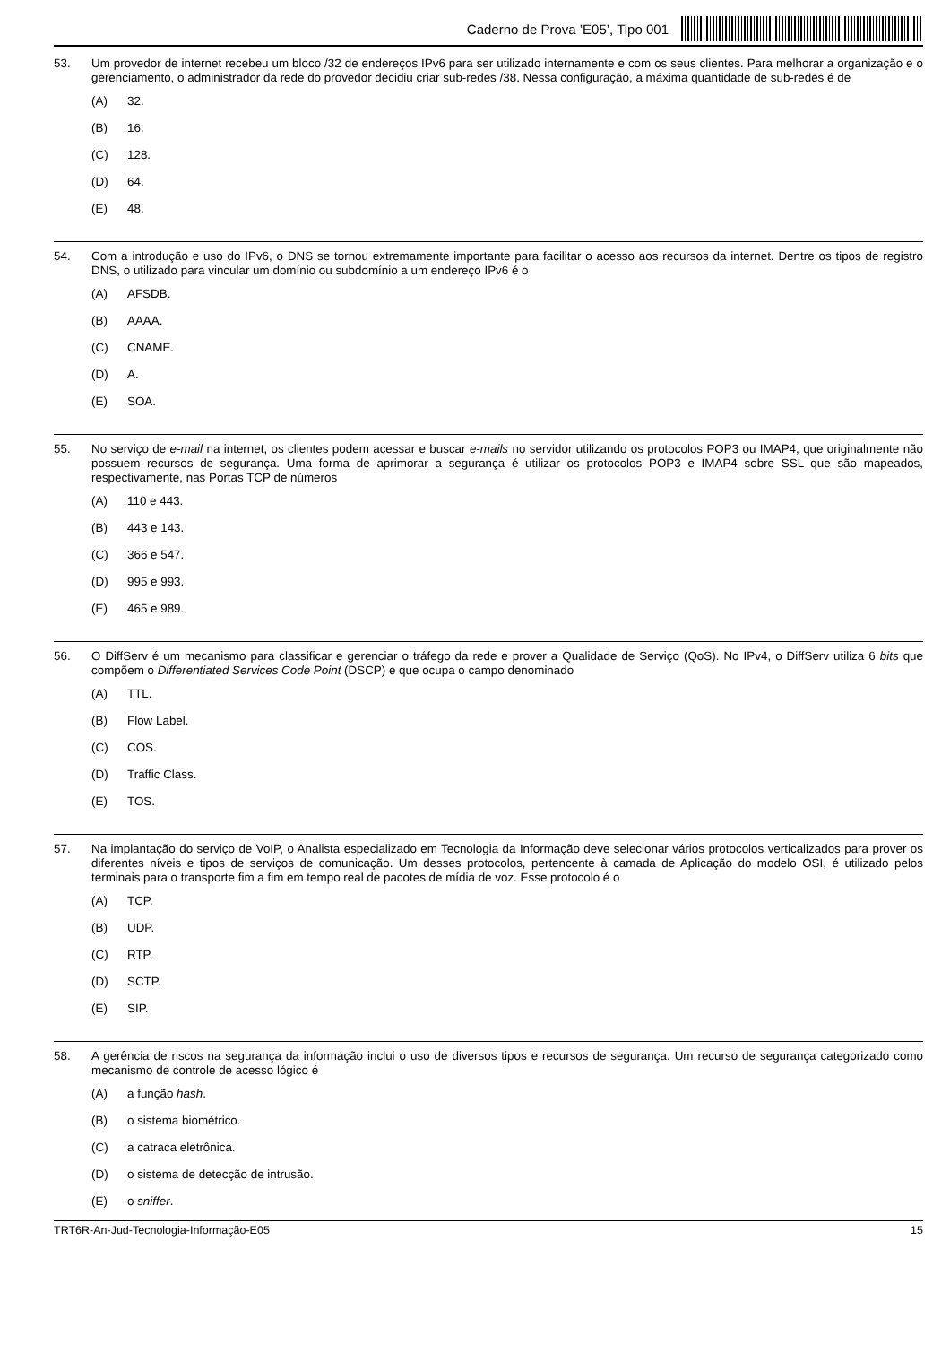Caderno de Prova ’E05’, Tipo 001
53. Um provedor de internet recebeu um bloco /32 de endereços IPv6 para ser utilizado internamente e com os seus clientes. Para melhorar a organização e o gerenciamento, o administrador da rede do provedor decidiu criar sub-redes /38. Nessa configuração, a máxima quantidade de sub-redes é de
(A) 32.
(B) 16.
(C) 128.
(D) 64.
(E) 48.
54. Com a introdução e uso do IPv6, o DNS se tornou extremamente importante para facilitar o acesso aos recursos da internet. Dentre os tipos de registro DNS, o utilizado para vincular um domínio ou subdomínio a um endereço IPv6 é o
(A) AFSDB.
(B) AAAA.
(C) CNAME.
(D) A.
(E) SOA.
55. No serviço de e-mail na internet, os clientes podem acessar e buscar e-mails no servidor utilizando os protocolos POP3 ou IMAP4, que originalmente não possuem recursos de segurança. Uma forma de aprimorar a segurança é utilizar os protocolos POP3 e IMAP4 sobre SSL que são mapeados, respectivamente, nas Portas TCP de números
(A) 110 e 443.
(B) 443 e 143.
(C) 366 e 547.
(D) 995 e 993.
(E) 465 e 989.
56. O DiffServ é um mecanismo para classificar e gerenciar o tráfego da rede e prover a Qualidade de Serviço (QoS). No IPv4, o DiffServ utiliza 6 bits que compõem o Differentiated Services Code Point (DSCP) e que ocupa o campo denominado
(A) TTL.
(B) Flow Label.
(C) COS.
(D) Traffic Class.
(E) TOS.
57. Na implantação do serviço de VoIP, o Analista especializado em Tecnologia da Informação deve selecionar vários protocolos verticalizados para prover os diferentes níveis e tipos de serviços de comunicação. Um desses protocolos, pertencente à camada de Aplicação do modelo OSI, é utilizado pelos terminais para o transporte fim a fim em tempo real de pacotes de mídia de voz. Esse protocolo é o
(A) TCP.
(B) UDP.
(C) RTP.
(D) SCTP.
(E) SIP.
58. A gerência de riscos na segurança da informação inclui o uso de diversos tipos e recursos de segurança. Um recurso de segurança categorizado como mecanismo de controle de acesso lógico é
(A) a função hash.
(B) o sistema biométrico.
(C) a catraca eletrônica.
(D) o sistema de detecção de intrusão.
(E) o sniffer.
TRT6R-An-Jud-Tecnologia-Informação-E05 15